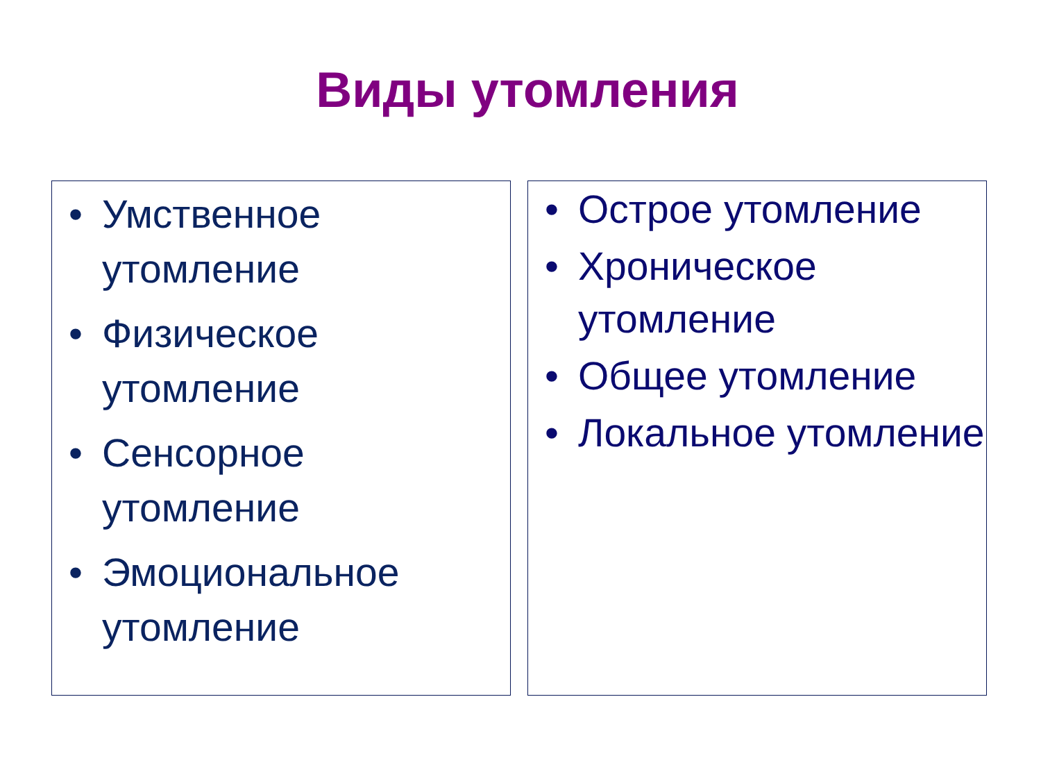Виды утомления
• Умственное утомление
• Физическое утомление
• Сенсорное утомление
• Эмоциональное утомление
• Острое утомление
• Хроническое утомление
• Общее утомление
• Локальное утомление